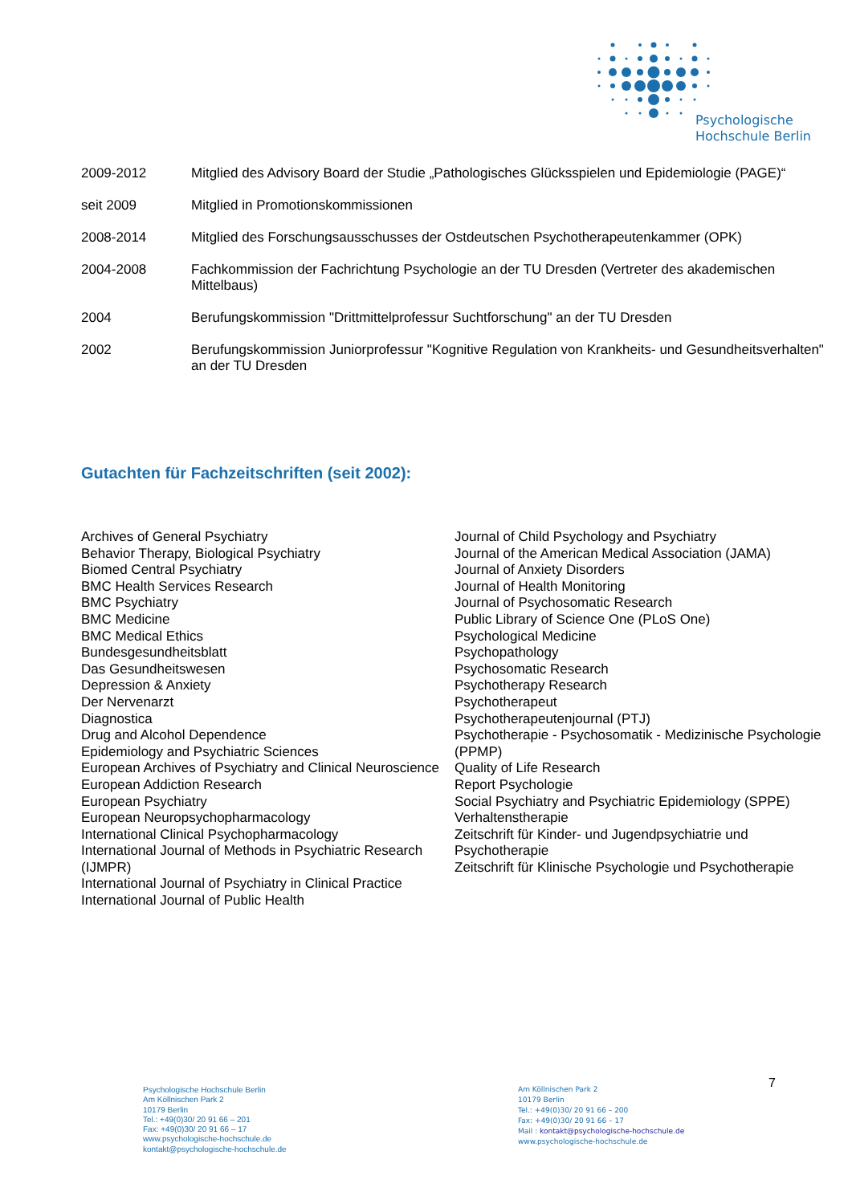Psychologische
Hochschule Berlin
2009-2012 Mitglied des Advisory Board der Studie „Pathologisches Glücksspielen und Epidemiologie (PAGE)“
seit 2009 Mitglied in Promotionskommissionen
2008-2014 Mitglied des Forschungsausschusses der Ostdeutschen Psychotherapeutenkammer (OPK)
2004-2008 Fachkommission der Fachrichtung Psychologie an der TU Dresden (Vertreter des akademischen Mittelbaus)
2004 Berufungskommission "Drittmittelprofessur Suchtforschung" an der TU Dresden
2002 Berufungskommission Juniorprofessur "Kognitive Regulation von Krankheits- und Gesundheitsverhalten" an der TU Dresden
Gutachten für Fachzeitschriften (seit 2002):
Archives of General Psychiatry
Behavior Therapy, Biological Psychiatry
Biomed Central Psychiatry
BMC Health Services Research
BMC Psychiatry
BMC Medicine
BMC Medical Ethics
Bundesgesundheitsblatt
Das Gesundheitswesen
Depression & Anxiety
Der Nervenarzt
Diagnostica
Drug and Alcohol Dependence
Epidemiology and Psychiatric Sciences
European Archives of Psychiatry and Clinical Neuroscience
European Addiction Research
European Psychiatry
European Neuropsychopharmacology
International Clinical Psychopharmacology
International Journal of Methods in Psychiatric Research (IJMPR)
International Journal of Psychiatry in Clinical Practice
International Journal of Public Health
Journal of Child Psychology and Psychiatry
Journal of the American Medical Association (JAMA)
Journal of Anxiety Disorders
Journal of Health Monitoring
Journal of Psychosomatic Research
Public Library of Science One (PLoS One)
Psychological Medicine
Psychopathology
Psychosomatic Research
Psychotherapy Research
Psychotherapeut
Psychotherapeutenjournal (PTJ)
Psychotherapie - Psychosomatik - Medizinische Psychologie (PPMP)
Quality of Life Research
Report Psychologie
Social Psychiatry and Psychiatric Epidemiology (SPPE)
Verhaltenstherapie
Zeitschrift für Kinder- und Jugendpsychiatrie und Psychotherapie
Zeitschrift für Klinische Psychologie und Psychotherapie
Psychologische Hochschule Berlin
Am Köllnischen Park 2
10179 Berlin
Tel.: +49(0)30/ 20 91 66 – 201
Fax: +49(0)30/ 20 91 66 – 17
www.psychologische-hochschule.de
kontakt@psychologische-hochschule.de
Am Köllnischen Park 2
10179 Berlin
Tel.: +49(0)30/ 20 91 66 – 200
Fax: +49(0)30/ 20 91 66 – 17
Mail : kontakt@psychologische-hochschule.de
www.psychologische-hochschule.de
7